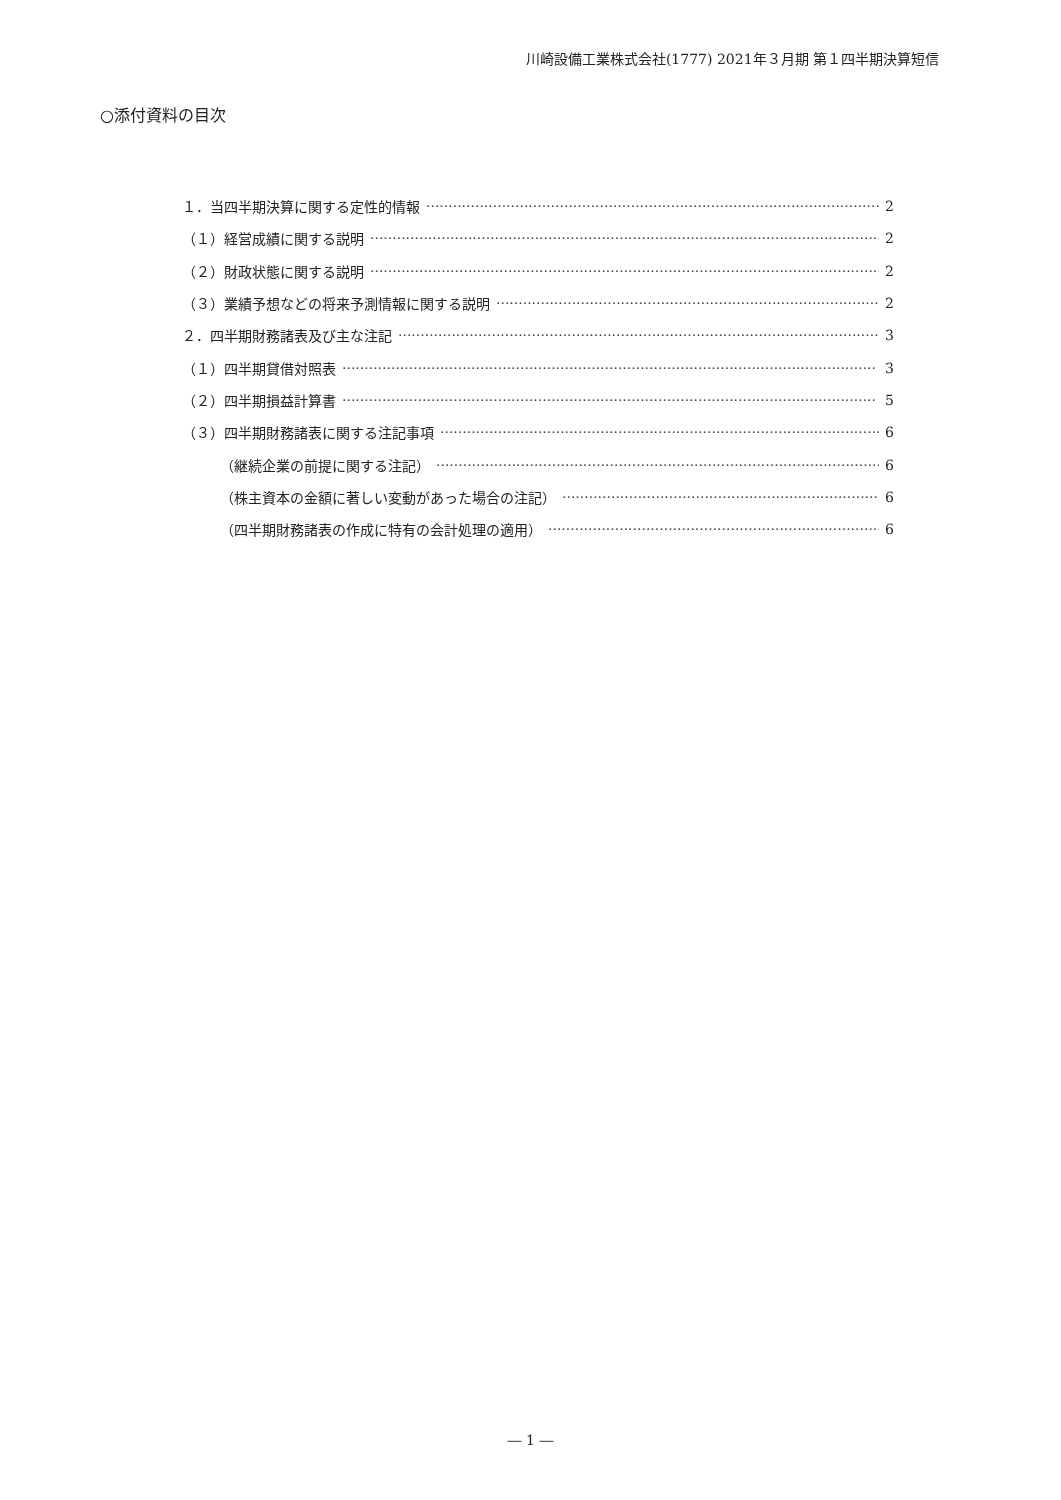川崎設備工業株式会社(1777) 2021年３月期 第１四半期決算短信
○添付資料の目次
１．当四半期決算に関する定性的情報 2
（１）経営成績に関する説明 2
（２）財政状態に関する説明 2
（３）業績予想などの将来予測情報に関する説明 2
２．四半期財務諸表及び主な注記 3
（１）四半期貸借対照表 3
（２）四半期損益計算書 5
（３）四半期財務諸表に関する注記事項 6
（継続企業の前提に関する注記） 6
（株主資本の金額に著しい変動があった場合の注記） 6
（四半期財務諸表の作成に特有の会計処理の適用） 6
― 1 ―